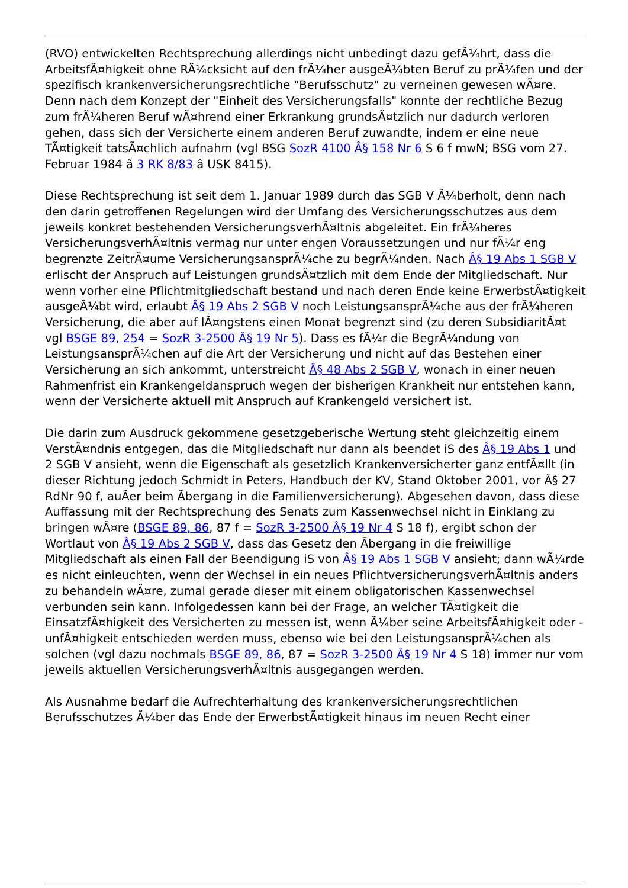(RVO) entwickelten Rechtsprechung allerdings nicht unbedingt dazu gefÃ¼hrt, dass die ArbeitsfÃ¤higkeit ohne RÃ¼cksicht auf den frÃ¼her ausgeÃ¼bten Beruf zu prÃ¼fen und der spezifisch krankenversicherungsrechtliche "Berufsschutz" zu verneinen gewesen wÃ¤re. Denn nach dem Konzept der "Einheit des Versicherungsfalls" konnte der rechtliche Bezug zum frÃ¼heren Beruf wÃ¤hrend einer Erkrankung grundsÃ¤tzlich nur dadurch verloren gehen, dass sich der Versicherte einem anderen Beruf zuwandte, indem er eine neue TÃ¤tigkeit tatsÃ¤chlich aufnahm (vgl BSG SozR 4100 Â§ 158 Nr 6 S 6 f mwN; BSG vom 27. Februar 1984 â 3 RK 8/83 â USK 8415).
Diese Rechtsprechung ist seit dem 1. Januar 1989 durch das SGB V Ã¼berholt, denn nach den darin getroffenen Regelungen wird der Umfang des Versicherungsschutzes aus dem jeweils konkret bestehenden VersicherungsverhÃ¤ltnis abgeleitet. Ein frÃ¼heres VersicherungsverhÃ¤ltnis vermag nur unter engen Voraussetzungen und nur fÃ¼r eng begrenzte ZeitrÃ¤ume VersicherungsansprÃ¼che zu begrÃ¼nden. Nach Â§ 19 Abs 1 SGB V erlischt der Anspruch auf Leistungen grundsÃ¤tzlich mit dem Ende der Mitgliedschaft. Nur wenn vorher eine Pflichtmitgliedschaft bestand und nach deren Ende keine ErwerbstÃ¤tigkeit ausgeÃ¼bt wird, erlaubt Â§ 19 Abs 2 SGB V noch LeistungsansprÃ¼che aus der frÃ¼heren Versicherung, die aber auf lÃ¤ngstens einen Monat begrenzt sind (zu deren SubsidiaritÃ¤t vgl BSGE 89, 254 = SozR 3-2500 Â§ 19 Nr 5). Dass es fÃ¼r die BegrÃ¼ndung von LeistungsansprÃ¼chen auf die Art der Versicherung und nicht auf das Bestehen einer Versicherung an sich ankommt, unterstreicht Â§ 48 Abs 2 SGB V, wonach in einer neuen Rahmenfrist ein Krankengeldanspruch wegen der bisherigen Krankheit nur entstehen kann, wenn der Versicherte aktuell mit Anspruch auf Krankengeld versichert ist.
Die darin zum Ausdruck gekommene gesetzgeberische Wertung steht gleichzeitig einem VerstÃ¤ndnis entgegen, das die Mitgliedschaft nur dann als beendet iS des Â§ 19 Abs 1 und 2 SGB V ansieht, wenn die Eigenschaft als gesetzlich Krankenversicherter ganz entfÃ¤llt (in dieser Richtung jedoch Schmidt in Peters, Handbuch der KV, Stand Oktober 2001, vor Â§ 27 RdNr 90 f, auÃer beim Ãbergang in die Familienversicherung). Abgesehen davon, dass diese Auffassung mit der Rechtsprechung des Senats zum Kassenwechsel nicht in Einklang zu bringen wÃ¤re (BSGE 89, 86, 87 f = SozR 3-2500 Â§ 19 Nr 4 S 18 f), ergibt schon der Wortlaut von Â§ 19 Abs 2 SGB V, dass das Gesetz den Ãbergang in die freiwillige Mitgliedschaft als einen Fall der Beendigung iS von Â§ 19 Abs 1 SGB V ansieht; dann wÃ¼rde es nicht einleuchten, wenn der Wechsel in ein neues PflichtversicherungsverhÃ¤ltnis anders zu behandeln wÃ¤re, zumal gerade dieser mit einem obligatorischen Kassenwechsel verbunden sein kann. Infolgedessen kann bei der Frage, an welcher TÃ¤tigkeit die EinsatzfÃ¤higkeit des Versicherten zu messen ist, wenn Ã¼ber seine ArbeitsfÃ¤higkeit oder -unfÃ¤higkeit entschieden werden muss, ebenso wie bei den LeistungsansprÃ¼chen als solchen (vgl dazu nochmals BSGE 89, 86, 87 = SozR 3-2500 Â§ 19 Nr 4 S 18) immer nur vom jeweils aktuellen VersicherungsverhÃ¤ltnis ausgegangen werden.
Als Ausnahme bedarf die Aufrechterhaltung des krankenversicherungsrechtlichen Berufsschutzes Ã¼ber das Ende der ErwerbstÃ¤tigkeit hinaus im neuen Recht einer